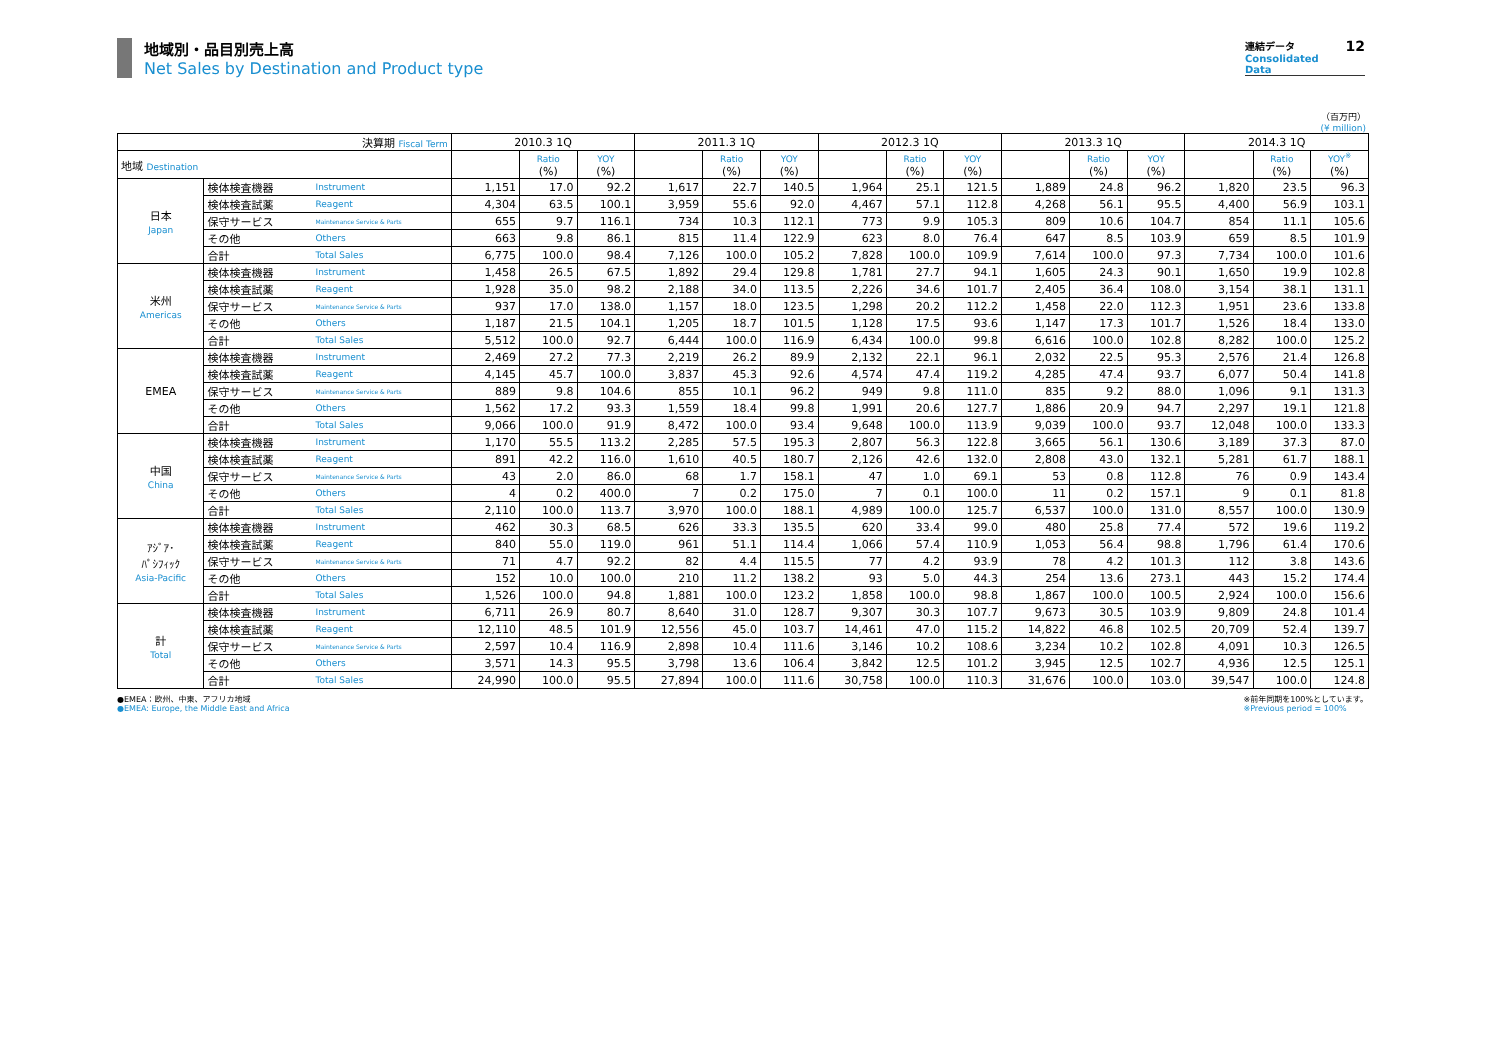地域別・品目別売上高
Net Sales by Destination and Product type
連結データ 12
Consolidated Data
（百万円）
(¥ million)
| 決算期 Fiscal Term | | | 2010.3 1Q | | | 2011.3 1Q | | | 2012.3 1Q | | | 2013.3 1Q | | | 2014.3 1Q | | |
| --- | --- | --- | --- | --- | --- | --- | --- | --- | --- | --- | --- | --- | --- | --- | --- | --- | --- |
| 地域 Destination | | | | Ratio (%) | YOY (%) | | Ratio (%) | YOY (%) | | Ratio (%) | YOY (%) | | Ratio (%) | YOY (%) | | Ratio (%) | YOY<sup>※</sup> (%) |
| 日本 Japan | 検体検査機器 | Instrument | 1,151 | 17.0 | 92.2 | 1,617 | 22.7 | 140.5 | 1,964 | 25.1 | 121.5 | 1,889 | 24.8 | 96.2 | 1,820 | 23.5 | 96.3 |
| | 検体検査試薬 | Reagent | 4,304 | 63.5 | 100.1 | 3,959 | 55.6 | 92.0 | 4,467 | 57.1 | 112.8 | 4,268 | 56.1 | 95.5 | 4,400 | 56.9 | 103.1 |
| | 保守サービス | Maintenance Service & Parts | 655 | 9.7 | 116.1 | 734 | 10.3 | 112.1 | 773 | 9.9 | 105.3 | 809 | 10.6 | 104.7 | 854 | 11.1 | 105.6 |
| | その他 | Others | 663 | 9.8 | 86.1 | 815 | 11.4 | 122.9 | 623 | 8.0 | 76.4 | 647 | 8.5 | 103.9 | 659 | 8.5 | 101.9 |
| | 合計 | Total Sales | 6,775 | 100.0 | 98.4 | 7,126 | 100.0 | 105.2 | 7,828 | 100.0 | 109.9 | 7,614 | 100.0 | 97.3 | 7,734 | 100.0 | 101.6 |
| 米州 Americas | 検体検査機器 | Instrument | 1,458 | 26.5 | 67.5 | 1,892 | 29.4 | 129.8 | 1,781 | 27.7 | 94.1 | 1,605 | 24.3 | 90.1 | 1,650 | 19.9 | 102.8 |
| | 検体検査試薬 | Reagent | 1,928 | 35.0 | 98.2 | 2,188 | 34.0 | 113.5 | 2,226 | 34.6 | 101.7 | 2,405 | 36.4 | 108.0 | 3,154 | 38.1 | 131.1 |
| | 保守サービス | Maintenance Service & Parts | 937 | 17.0 | 138.0 | 1,157 | 18.0 | 123.5 | 1,298 | 20.2 | 112.2 | 1,458 | 22.0 | 112.3 | 1,951 | 23.6 | 133.8 |
| | その他 | Others | 1,187 | 21.5 | 104.1 | 1,205 | 18.7 | 101.5 | 1,128 | 17.5 | 93.6 | 1,147 | 17.3 | 101.7 | 1,526 | 18.4 | 133.0 |
| | 合計 | Total Sales | 5,512 | 100.0 | 92.7 | 6,444 | 100.0 | 116.9 | 6,434 | 100.0 | 99.8 | 6,616 | 100.0 | 102.8 | 8,282 | 100.0 | 125.2 |
| EMEA | 検体検査機器 | Instrument | 2,469 | 27.2 | 77.3 | 2,219 | 26.2 | 89.9 | 2,132 | 22.1 | 96.1 | 2,032 | 22.5 | 95.3 | 2,576 | 21.4 | 126.8 |
| | 検体検査試薬 | Reagent | 4,145 | 45.7 | 100.0 | 3,837 | 45.3 | 92.6 | 4,574 | 47.4 | 119.2 | 4,285 | 47.4 | 93.7 | 6,077 | 50.4 | 141.8 |
| | 保守サービス | Maintenance Service & Parts | 889 | 9.8 | 104.6 | 855 | 10.1 | 96.2 | 949 | 9.8 | 111.0 | 835 | 9.2 | 88.0 | 1,096 | 9.1 | 131.3 |
| | その他 | Others | 1,562 | 17.2 | 93.3 | 1,559 | 18.4 | 99.8 | 1,991 | 20.6 | 127.7 | 1,886 | 20.9 | 94.7 | 2,297 | 19.1 | 121.8 |
| | 合計 | Total Sales | 9,066 | 100.0 | 91.9 | 8,472 | 100.0 | 93.4 | 9,648 | 100.0 | 113.9 | 9,039 | 100.0 | 93.7 | 12,048 | 100.0 | 133.3 |
| 中国 China | 検体検査機器 | Instrument | 1,170 | 55.5 | 113.2 | 2,285 | 57.5 | 195.3 | 2,807 | 56.3 | 122.8 | 3,665 | 56.1 | 130.6 | 3,189 | 37.3 | 87.0 |
| | 検体検査試薬 | Reagent | 891 | 42.2 | 116.0 | 1,610 | 40.5 | 180.7 | 2,126 | 42.6 | 132.0 | 2,808 | 43.0 | 132.1 | 5,281 | 61.7 | 188.1 |
| | 保守サービス | Maintenance Service & Parts | 43 | 2.0 | 86.0 | 68 | 1.7 | 158.1 | 47 | 1.0 | 69.1 | 53 | 0.8 | 112.8 | 76 | 0.9 | 143.4 |
| | その他 | Others | 4 | 0.2 | 400.0 | 7 | 0.2 | 175.0 | 7 | 0.1 | 100.0 | 11 | 0.2 | 157.1 | 9 | 0.1 | 81.8 |
| | 合計 | Total Sales | 2,110 | 100.0 | 113.7 | 3,970 | 100.0 | 188.1 | 4,989 | 100.0 | 125.7 | 6,537 | 100.0 | 131.0 | 8,557 | 100.0 | 130.9 |
| ｱｼﾞｱ･ ﾊﾟｼﾌｨｯｸ Asia-Pacific | 検体検査機器 | Instrument | 462 | 30.3 | 68.5 | 626 | 33.3 | 135.5 | 620 | 33.4 | 99.0 | 480 | 25.8 | 77.4 | 572 | 19.6 | 119.2 |
| | 検体検査試薬 | Reagent | 840 | 55.0 | 119.0 | 961 | 51.1 | 114.4 | 1,066 | 57.4 | 110.9 | 1,053 | 56.4 | 98.8 | 1,796 | 61.4 | 170.6 |
| | 保守サービス | Maintenance Service & Parts | 71 | 4.7 | 92.2 | 82 | 4.4 | 115.5 | 77 | 4.2 | 93.9 | 78 | 4.2 | 101.3 | 112 | 3.8 | 143.6 |
| | その他 | Others | 152 | 10.0 | 100.0 | 210 | 11.2 | 138.2 | 93 | 5.0 | 44.3 | 254 | 13.6 | 273.1 | 443 | 15.2 | 174.4 |
| | 合計 | Total Sales | 1,526 | 100.0 | 94.8 | 1,881 | 100.0 | 123.2 | 1,858 | 100.0 | 98.8 | 1,867 | 100.0 | 100.5 | 2,924 | 100.0 | 156.6 |
| 計 Total | 検体検査機器 | Instrument | 6,711 | 26.9 | 80.7 | 8,640 | 31.0 | 128.7 | 9,307 | 30.3 | 107.7 | 9,673 | 30.5 | 103.9 | 9,809 | 24.8 | 101.4 |
| | 検体検査試薬 | Reagent | 12,110 | 48.5 | 101.9 | 12,556 | 45.0 | 103.7 | 14,461 | 47.0 | 115.2 | 14,822 | 46.8 | 102.5 | 20,709 | 52.4 | 139.7 |
| | 保守サービス | Maintenance Service & Parts | 2,597 | 10.4 | 116.9 | 2,898 | 10.4 | 111.6 | 3,146 | 10.2 | 108.6 | 3,234 | 10.2 | 102.8 | 4,091 | 10.3 | 126.5 |
| | その他 | Others | 3,571 | 14.3 | 95.5 | 3,798 | 13.6 | 106.4 | 3,842 | 12.5 | 101.2 | 3,945 | 12.5 | 102.7 | 4,936 | 12.5 | 125.1 |
| | 合計 | Total Sales | 24,990 | 100.0 | 95.5 | 27,894 | 100.0 | 111.6 | 30,758 | 100.0 | 110.3 | 31,676 | 100.0 | 103.0 | 39,547 | 100.0 | 124.8 |
●EMEA：欧州、中東、アフリカ地域
●EMEA: Europe, the Middle East and Africa
※前年同期を100%としています。
※Previous period = 100%